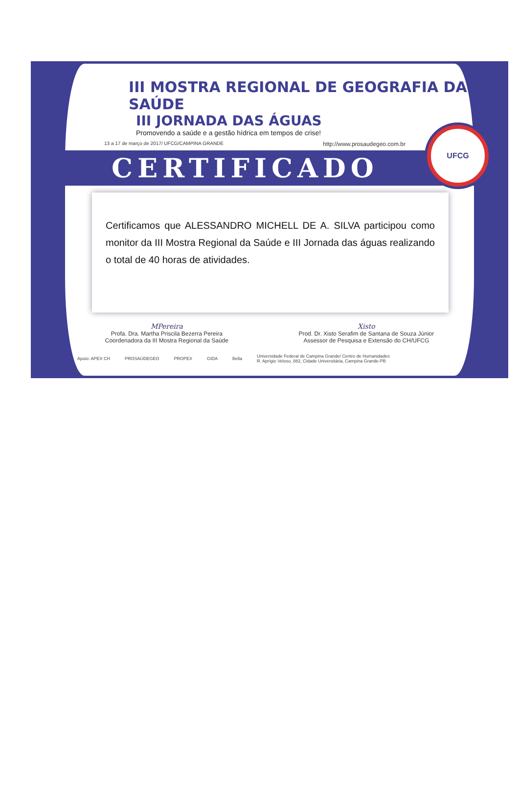III MOSTRA REGIONAL DE GEOGRAFIA DA SAÚDE
III JORNADA DAS ÁGUAS
Promovendo a saúde e a gestão hídrica em tempos de crise!
13 a 17 de março de 2017/ UFCG/CAMPINA GRANDE http://www.prosaudegeo.com.br
CERTIFICADO
Certificamos que ALESSANDRO MICHELL DE A. SILVA participou como monitor da III Mostra Regional da Saúde e III Jornada das águas realizando o total de 40 horas de atividades.
MPereira
Profa. Dra. Martha Priscila Bezerra Pereira
Coordenadora da III Mostra Regional da Saúde
Xisto
Prod. Dr. Xisto Serafim de Santana de Souza Júnior
Assessor de Pesquisa e Extensão do CH/UFCG
Apoio: APEX CH PROSAÚDEGEO PROPEX GIDA Bella Universidade Federal de Campina Grande/ Centro de Humanidades
R. Aprígio Veloso, 882, Cidade Universitária, Campina Grande-PB
UFCG